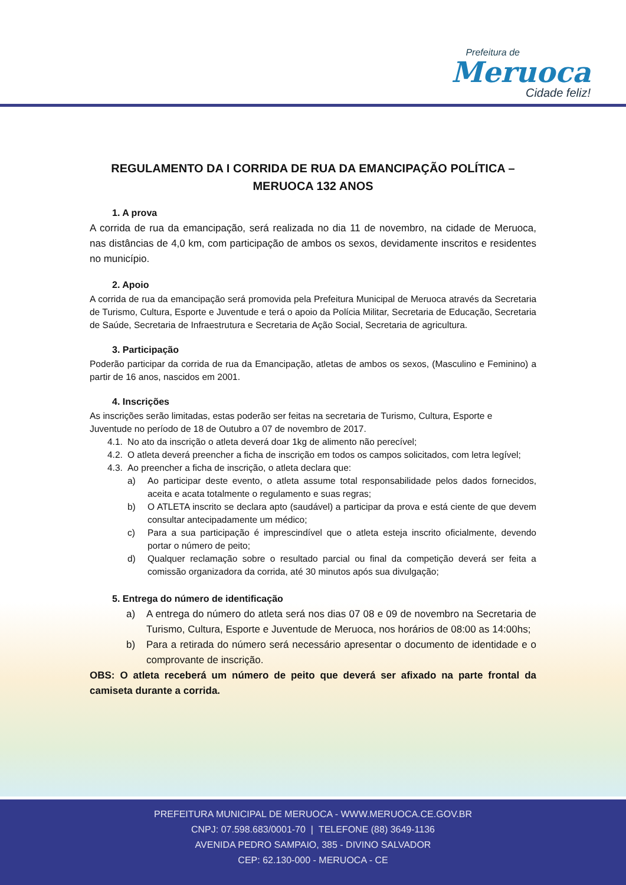Prefeitura de
Meruoca
Cidade feliz!
REGULAMENTO DA I CORRIDA DE RUA DA EMANCIPAÇÃO POLÍTICA – MERUOCA 132 ANOS
1. A prova
A corrida de rua da emancipação, será realizada no dia 11 de novembro, na cidade de Meruoca, nas distâncias de 4,0 km, com participação de ambos os sexos, devidamente inscritos e residentes no município.
2. Apoio
A corrida de rua da emancipação será promovida pela Prefeitura Municipal de Meruoca através da Secretaria de Turismo, Cultura, Esporte e Juventude e terá o apoio da Polícia Militar, Secretaria de Educação, Secretaria de Saúde, Secretaria de Infraestrutura e Secretaria de Ação Social, Secretaria de agricultura.
3. Participação
Poderão participar da corrida de rua da Emancipação, atletas de ambos os sexos, (Masculino e Feminino) a partir de 16 anos, nascidos em 2001.
4. Inscrições
As inscrições serão limitadas, estas poderão ser feitas na secretaria de Turismo, Cultura, Esporte e Juventude no período de 18 de Outubro a 07 de novembro de 2017.
4.1. No ato da inscrição o atleta deverá doar 1kg de alimento não perecível;
4.2. O atleta deverá preencher a ficha de inscrição em todos os campos solicitados, com letra legível;
4.3. Ao preencher a ficha de inscrição, o atleta declara que:
a) Ao participar deste evento, o atleta assume total responsabilidade pelos dados fornecidos, aceita e acata totalmente o regulamento e suas regras;
b) O ATLETA inscrito se declara apto (saudável) a participar da prova e está ciente de que devem consultar antecipadamente um médico;
c) Para a sua participação é imprescindível que o atleta esteja inscrito oficialmente, devendo portar o número de peito;
d) Qualquer reclamação sobre o resultado parcial ou final da competição deverá ser feita a comissão organizadora da corrida, até 30 minutos após sua divulgação;
5. Entrega do número de identificação
a) A entrega do número do atleta será nos dias 07 08 e 09 de novembro na Secretaria de Turismo, Cultura, Esporte e Juventude de Meruoca, nos horários de 08:00 as 14:00hs;
b) Para a retirada do número será necessário apresentar o documento de identidade e o comprovante de inscrição.
OBS: O atleta receberá um número de peito que deverá ser afixado na parte frontal da camiseta durante a corrida.
PREFEITURA MUNICIPAL DE MERUOCA - WWW.MERUOCA.CE.GOV.BR
CNPJ: 07.598.683/0001-70 | TELEFONE (88) 3649-1136
AVENIDA PEDRO SAMPAIO, 385 - DIVINO SALVADOR
CEP: 62.130-000 - MERUOCA - CE